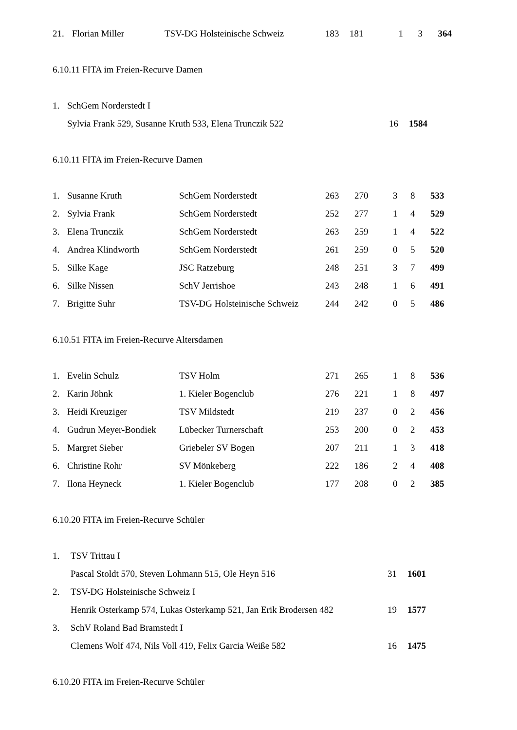| 21. | Florian Miller | TSV-DG Holsteinische Schweiz | 183 | 181 | 1 | 3 | 364 |
6.10.11 FITA im Freien-Recurve Damen
| 1. | SchGem Norderstedt I | | |
| | Sylvia Frank 529, Susanne Kruth 533, Elena Trunczik 522 | 16 | 1584 |
6.10.11 FITA im Freien-Recurve Damen
| 1. | Susanne Kruth | SchGem Norderstedt | 263 | 270 | 3 | 8 | 533 |
| 2. | Sylvia Frank | SchGem Norderstedt | 252 | 277 | 1 | 4 | 529 |
| 3. | Elena Trunczik | SchGem Norderstedt | 263 | 259 | 1 | 4 | 522 |
| 4. | Andrea Klindworth | SchGem Norderstedt | 261 | 259 | 0 | 5 | 520 |
| 5. | Silke Kage | JSC Ratzeburg | 248 | 251 | 3 | 7 | 499 |
| 6. | Silke Nissen | SchV Jerrishoe | 243 | 248 | 1 | 6 | 491 |
| 7. | Brigitte Suhr | TSV-DG Holsteinische Schweiz | 244 | 242 | 0 | 5 | 486 |
6.10.51 FITA im Freien-Recurve Altersdamen
| 1. | Evelin Schulz | TSV Holm | 271 | 265 | 1 | 8 | 536 |
| 2. | Karin Jöhnk | 1. Kieler Bogenclub | 276 | 221 | 1 | 8 | 497 |
| 3. | Heidi Kreuziger | TSV Mildstedt | 219 | 237 | 0 | 2 | 456 |
| 4. | Gudrun Meyer-Bondiek | Lübecker Turnerschaft | 253 | 200 | 0 | 2 | 453 |
| 5. | Margret Sieber | Griebeler SV Bogen | 207 | 211 | 1 | 3 | 418 |
| 6. | Christine Rohr | SV Mönkeberg | 222 | 186 | 2 | 4 | 408 |
| 7. | Ilona Heyneck | 1. Kieler Bogenclub | 177 | 208 | 0 | 2 | 385 |
6.10.20 FITA im Freien-Recurve Schüler
| 1. | TSV Trittau I | | |
| | Pascal Stoldt 570, Steven Lohmann 515, Ole Heyn 516 | 31 | 1601 |
| 2. | TSV-DG Holsteinische Schweiz I | | |
| | Henrik Osterkamp 574, Lukas Osterkamp 521, Jan Erik Brodersen 482 | 19 | 1577 |
| 3. | SchV Roland Bad Bramstedt I | | |
| | Clemens Wolf 474, Nils Voll 419, Felix Garcia Weiße 582 | 16 | 1475 |
6.10.20 FITA im Freien-Recurve Schüler